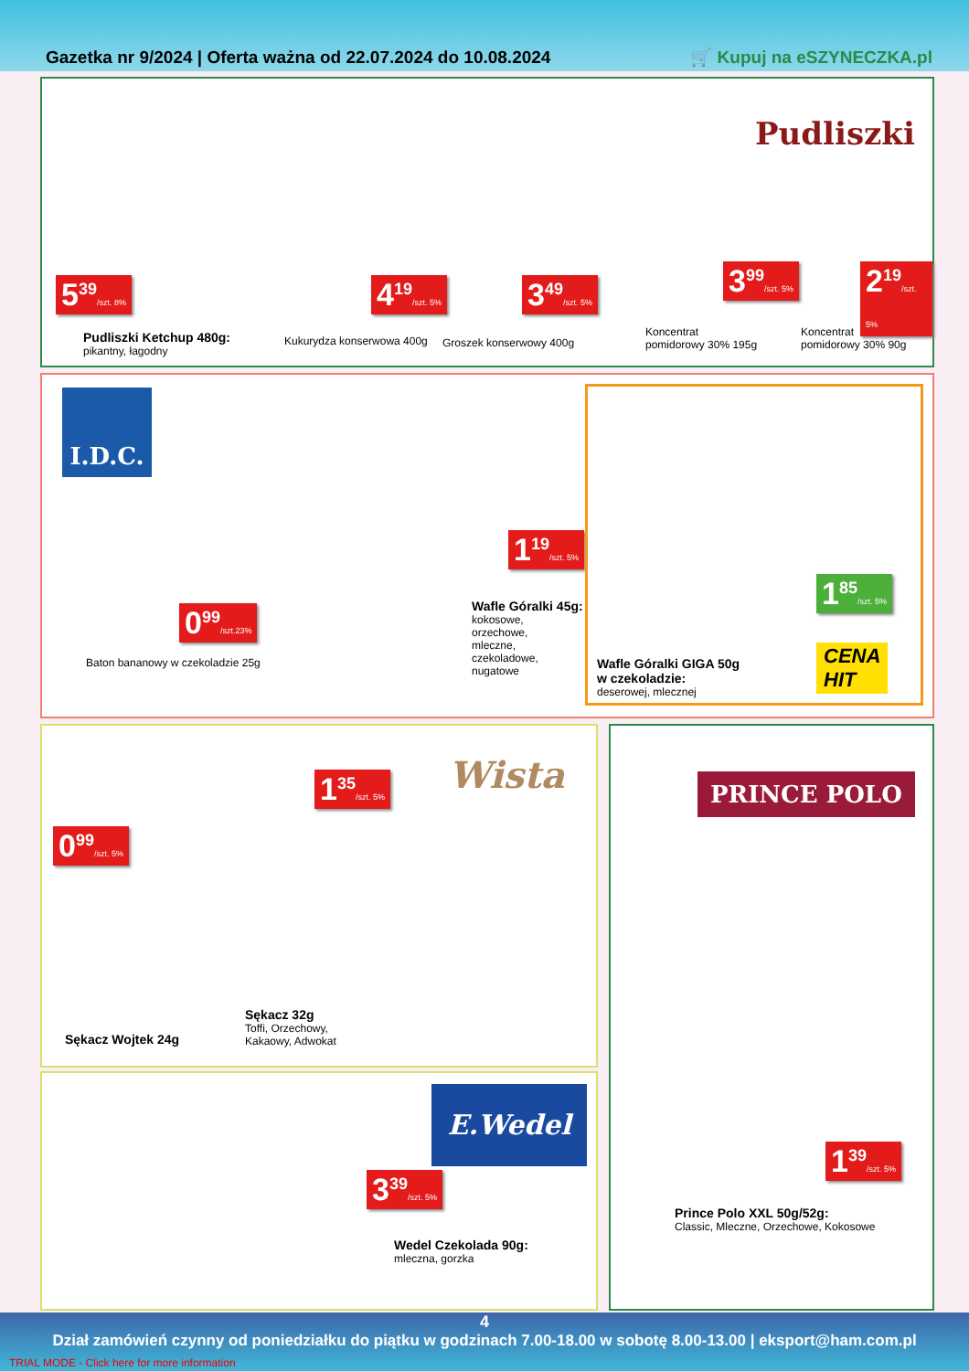Gazetka nr 9/2024 | Oferta ważna od 22.07.2024 do 10.08.2024 🛒 Kupuj na eSZYNECZKA.pl
Pudliszki
5<sup>39</sup>/szt. 8%
Pudliszki Ketchup 480g:
pikantny, łagodny
4<sup>19</sup>/szt. 5%
Kukurydza konserwowa 400g
3<sup>49</sup>/szt. 5%
Groszek konserwowy 400g
3<sup>99</sup>/szt. 5%
Koncentrat
pomidorowy 30% 195g
2<sup>19</sup>/szt. 5%
Koncentrat
pomidorowy 30% 90g
I.D.C.
0<sup>99</sup>/szt.23%
Baton bananowy w czekoladzie 25g
1<sup>19</sup>/szt. 5%
Wafle Góralki 45g:
kokosowe,
orzechowe,
mleczne,
czekoladowe,
nugatowe
1<sup>85</sup>/szt. 5%
CENA
HIT
Wafle Góralki GIGA 50g
w czekoladzie:
deserowej, mlecznej
Wista
0<sup>99</sup>/szt. 5%
1<sup>35</sup>/szt. 5%
Sękacz Wojtek 24g
Sękacz 32g
Toffi, Orzechowy,
Kakaowy, Adwokat
E.Wedel
3<sup>39</sup>/szt. 5%
Wedel Czekolada 90g:
mleczna, gorzka
PRINCE POLO
1<sup>39</sup>/szt. 5%
Prince Polo XXL 50g/52g:
Classic, Mleczne, Orzechowe, Kokosowe
4
Dział zamówień czynny od poniedziałku do piątku w godzinach 7.00-18.00 w sobotę 8.00-13.00 | eksport@ham.com.pl
TRIAL MODE - Click here for more information